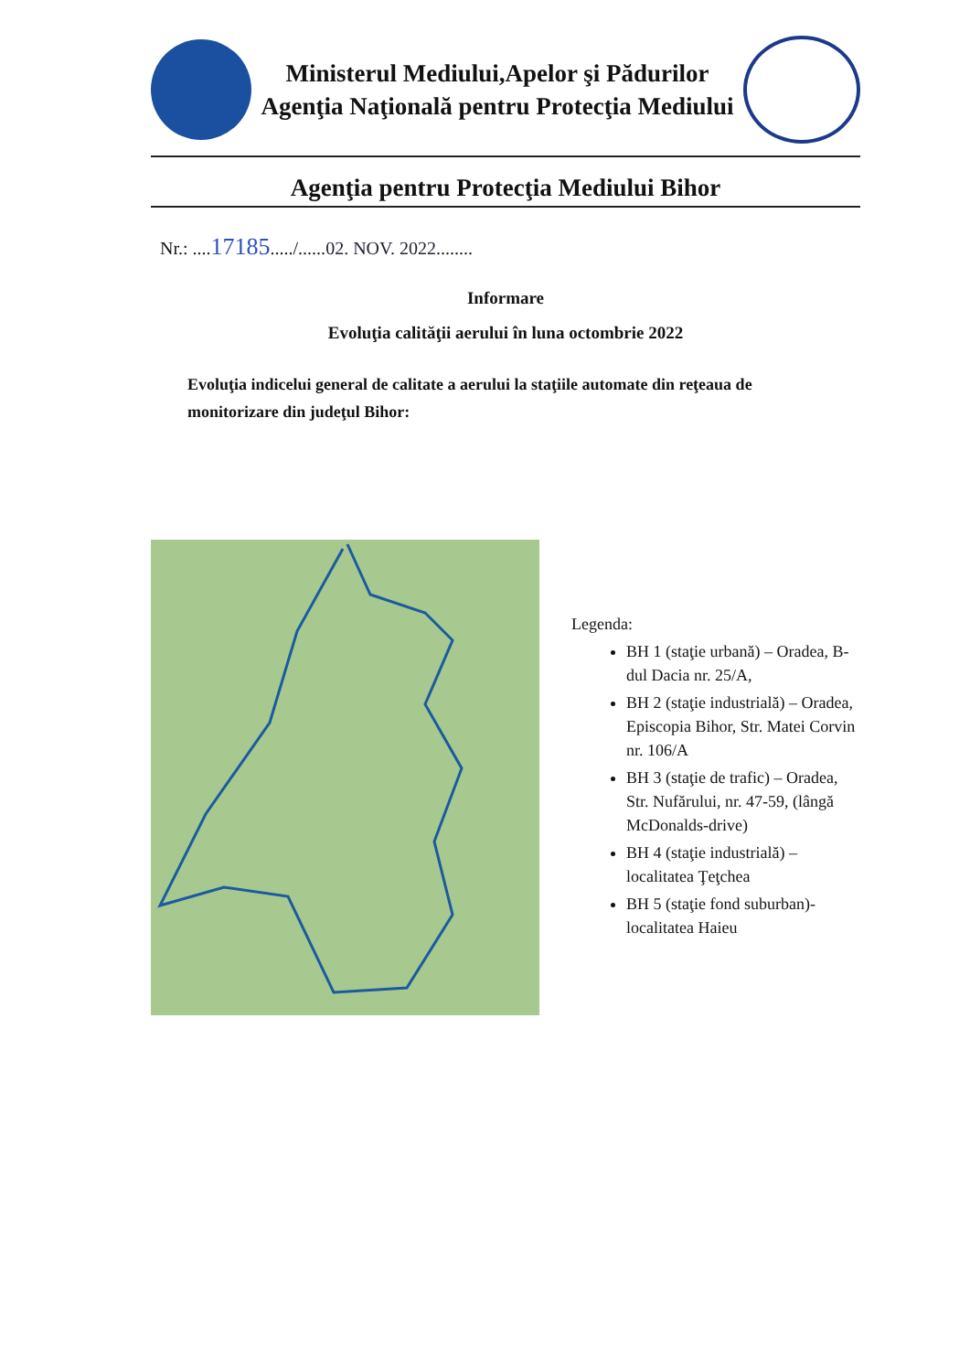Ministerul Mediului,Apelor şi Pădurilor
Agenţia Naţională pentru Protecţia Mediului
Agenţia pentru Protecţia Mediului Bihor
Nr.: ....17185...../......02. NOV. 2022........
Informare
Evoluţia calităţii aerului în luna octombrie 2022
Evoluţia indicelui general de calitate a aerului la staţiile automate din reţeaua de monitorizare din judeţul Bihor:
Legenda:
BH 1 (staţie urbană) – Oradea, B-dul Dacia nr. 25/A,
BH 2 (staţie industrială) – Oradea, Episcopia Bihor, Str. Matei Corvin nr. 106/A
BH 3 (staţie de trafic) – Oradea, Str. Nufărului, nr. 47-59, (lângă McDonalds-drive)
BH 4 (staţie industrială) – localitatea Ţeţchea
BH 5 (staţie fond suburban)- localitatea Haieu